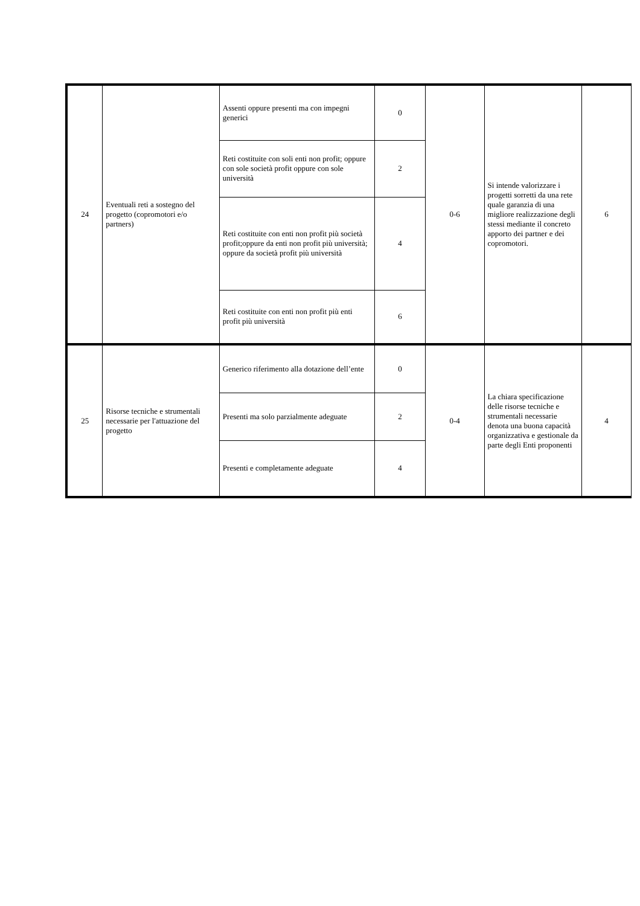| 24 | Eventuali reti a sostegno del progetto (copromotori e/o partners) | Assenti oppure presenti ma con impegni generici | 0 | 0-6 | Si intende valorizzare i progetti sorretti da una rete quale garanzia di una migliore realizzazione degli stessi mediante il concreto apporto dei partner e dei copromotori. | 6 |
| | | Reti costituite con soli enti non profit; oppure con sole società profit oppure con sole università | 2 | | | |
| | | Reti costituite con enti non profit più società profit;oppure da enti non profit più università; oppure da società profit più università | 4 | | | |
| | | Reti costituite con enti non profit più enti profit più università | 6 | | | |
| 25 | Risorse tecniche e strumentali necessarie per l'attuazione del progetto | Generico riferimento alla dotazione dell’ente | 0 | 0-4 | La chiara specificazione delle risorse tecniche e strumentali necessarie denota una buona capacità organizzativa e gestionale da parte degli Enti proponenti | 4 |
| | | Presenti ma solo parzialmente adeguate | 2 | | | |
| | | Presenti e completamente adeguate | 4 | | | |